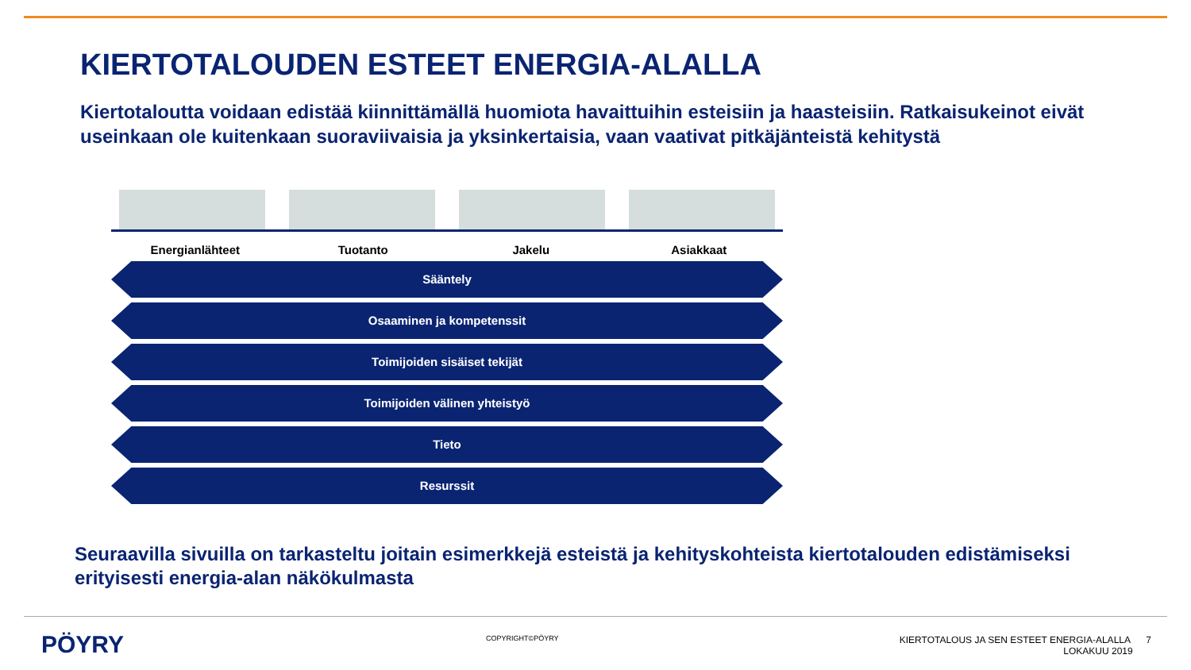KIERTOTALOUDEN ESTEET ENERGIA-ALALLA
Kiertotaloutta voidaan edistää kiinnittämällä huomiota havaittuihin esteisiin ja haasteisiin. Ratkaisukeinot eivät useinkaan ole kuitenkaan suoraviivaisia ja yksinkertaisia, vaan vaativat pitkäjänteistä kehitystä
Energianlähteet Tuotanto Jakelu Asiakkaat
Sääntely
Osaaminen ja kompetenssit
Toimijoiden sisäiset tekijät
Toimijoiden välinen yhteistyö
Tieto
Resurssit
Seuraavilla sivuilla on tarkasteltu joitain esimerkkejä esteistä ja kehityskohteista kiertotalouden edistämiseksi erityisesti energia-alan näkökulmasta
PÖYRY
COPYRIGHT©PÖYRY
KIERTOTALOUS JA SEN ESTEET ENERGIA-ALALLA 7
LOKAKUU 2019